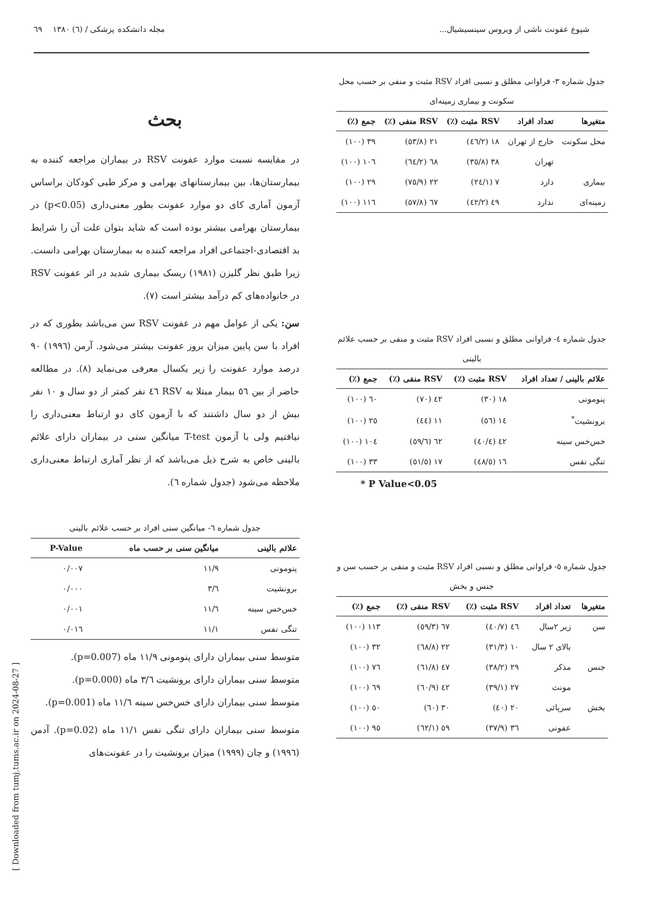شیوع عفونت ناشی از ویروس سینسیشیال... مجله دانشکده پزشکی / (٦) ١٣٨٠ ٦٩
جدول شماره ٣- فراوانی مطلق و نسبی افراد RSV مثبت و منفی بر حسب محل سکونت و بیماری زمینه‌ای
| متغیرها | تعداد افراد | RSV مثبت (٪) | RSV منفی (٪) | جمع (٪) |
| --- | --- | --- | --- | --- |
| محل سکونت | خارج از تهران | ١٨ (٤٦/٢) | ٢١ (٥٣/٨) | ٣٩ (١٠٠) |
| | تهران | ٣٨ (٣٥/٨) | ٦٨ (٦٤/٢) | ١٠٦ (١٠٠) |
| بیماری | دارد | ٧ (٢٤/١) | ٢٢ (٧٥/٩) | ٢٩ (١٠٠) |
| زمینه‌ای | ندارد | ٤٩ (٤٢/٢) | ٦٧ (٥٧/٨) | ١١٦ (١٠٠) |
جدول شماره ٤- فراوانی مطلق و نسبی افراد RSV مثبت و منفی بر حسب علائم بالینی
| علائم بالینی / تعداد افراد | RSV مثبت (٪) | RSV منفی (٪) | جمع (٪) |
| --- | --- | --- | --- |
| پنومونی | ١٨ (٣٠) | ٤٢ (٧٠) | ٦٠ (١٠٠) |
| برونشیت<sup>*</sup> | ١٤ (٥٦) | ١١ (٤٤) | ٢٥ (١٠٠) |
| خس‌خس سینه | ٤٢ (٤٠/٤) | ٦٢ (٥٩/٦) | ١٠٤ (١٠٠) |
| تنگی نفس | ١٦ (٤٨/٥) | ١٧ (٥١/٥) | ٣٣ (١٠٠) |
* P Value<0.05
جدول شماره ٥- فراوانی مطلق و نسبی افراد RSV مثبت و منفی بر حسب سن و جنس و بخش
| متغیرها | تعداد افراد | RSV مثبت (٪) | RSV منفی (٪) | جمع (٪) |
| --- | --- | --- | --- | --- |
| سن | زیر ٢سال | ٤٦ (٤٠/٧) | ٦٧ (٥٩/٣) | ١١٣ (١٠٠) |
| | بالای ٢ سال | ١٠ (٣١/٣) | ٢٢ (٦٨/٨) | ٣٢ (١٠٠) |
| جنس | مذکر | ٢٩ (٣٨/٢) | ٤٧ (٦١/٨) | ٧٦ (١٠٠) |
| | مونث | ٢٧ (٣٩/١) | ٤٢ (٦٠/٩) | ٦٩ (١٠٠) |
| بخش | سرپائی | ٢٠ (٤٠) | ٣٠ (٦٠) | ٥٠ (١٠٠) |
| | عفونی | ٣٦ (٣٧/٩) | ٥٩ (٦٢/١) | ٩٥ (١٠٠) |
بحث
در مقایسه نسبت موارد عفونت RSV در بیماران مراجعه کننده به بیمارستان‌ها، بین بیمارستانهای بهرامی و مرکز طبی کودکان براساس آزمون آماری کای دو موارد عفونت بطور معنی‌داری (p<0.05) در بیمارستان بهرامی بیشتر بوده است که شاید بتوان علت آن را شرایط بد اقتصادی-اجتماعی افراد مراجعه کننده به بیمارستان بهرامی دانست. زیرا طبق نظر گلیزن (١٩٨١) ریسک بیماری شدید در اثر عفونت RSV در خانواده‌های کم درآمد بیشتر است (٧).
سن: یکی از عوامل مهم در عفونت RSV سن می‌باشد بطوری که در افراد با سن پایین میزان بروز عفونت بیشتر می‌شود. آرمن (١٩٩٦) ٩٠ درصد موارد عفونت را زیر یکسال معرفی می‌نماید (٨). در مطالعه حاضر از بین ٥٦ بیمار مبتلا به RSV ٤٦ نفر کمتر از دو سال و ١٠ نفر بیش از دو سال داشتند که با آزمون کای دو ارتباط معنی‌داری را نیافتیم ولی با آزمون T-test میانگین سنی در بیماران دارای علائم بالینی خاص به شرح ذیل می‌باشد که از نظر آماری ارتباط معنی‌داری ملاحظه می‌شود (جدول شماره ٦).
جدول شماره ٦- میانگین سنی افراد بر حسب علائم بالینی
| علائم بالینی | میانگین سنی بر حسب ماه | P-Value |
| --- | --- | --- |
| پنومونی | ١١/٩ | ٠/٠٠٧ |
| برونشیت | ٣/٦ | ٠/٠٠٠ |
| خس‌خس سینه | ١١/٦ | ٠/٠٠١ |
| تنگی نفس | ١١/١ | ٠/٠١٦ |
متوسط سنی بیماران دارای پنومونی ١١/٩ ماه (p=0.007).
متوسط سنی بیماران دارای برونشیت ٣/٦ ماه (p=0.000).
متوسط سنی بیماران دارای خس‌خس سینه ١١/٦ ماه (p=0.001).
متوسط سنی بیماران دارای تنگی نفس ١١/١ ماه (p=0.02). آدمن (١٩٩٦) و چان (١٩٩٩) میزان برونشیت را در عفونت‌های
[ Downloaded from tumj.tums.ac.ir on 2024-08-27 ]